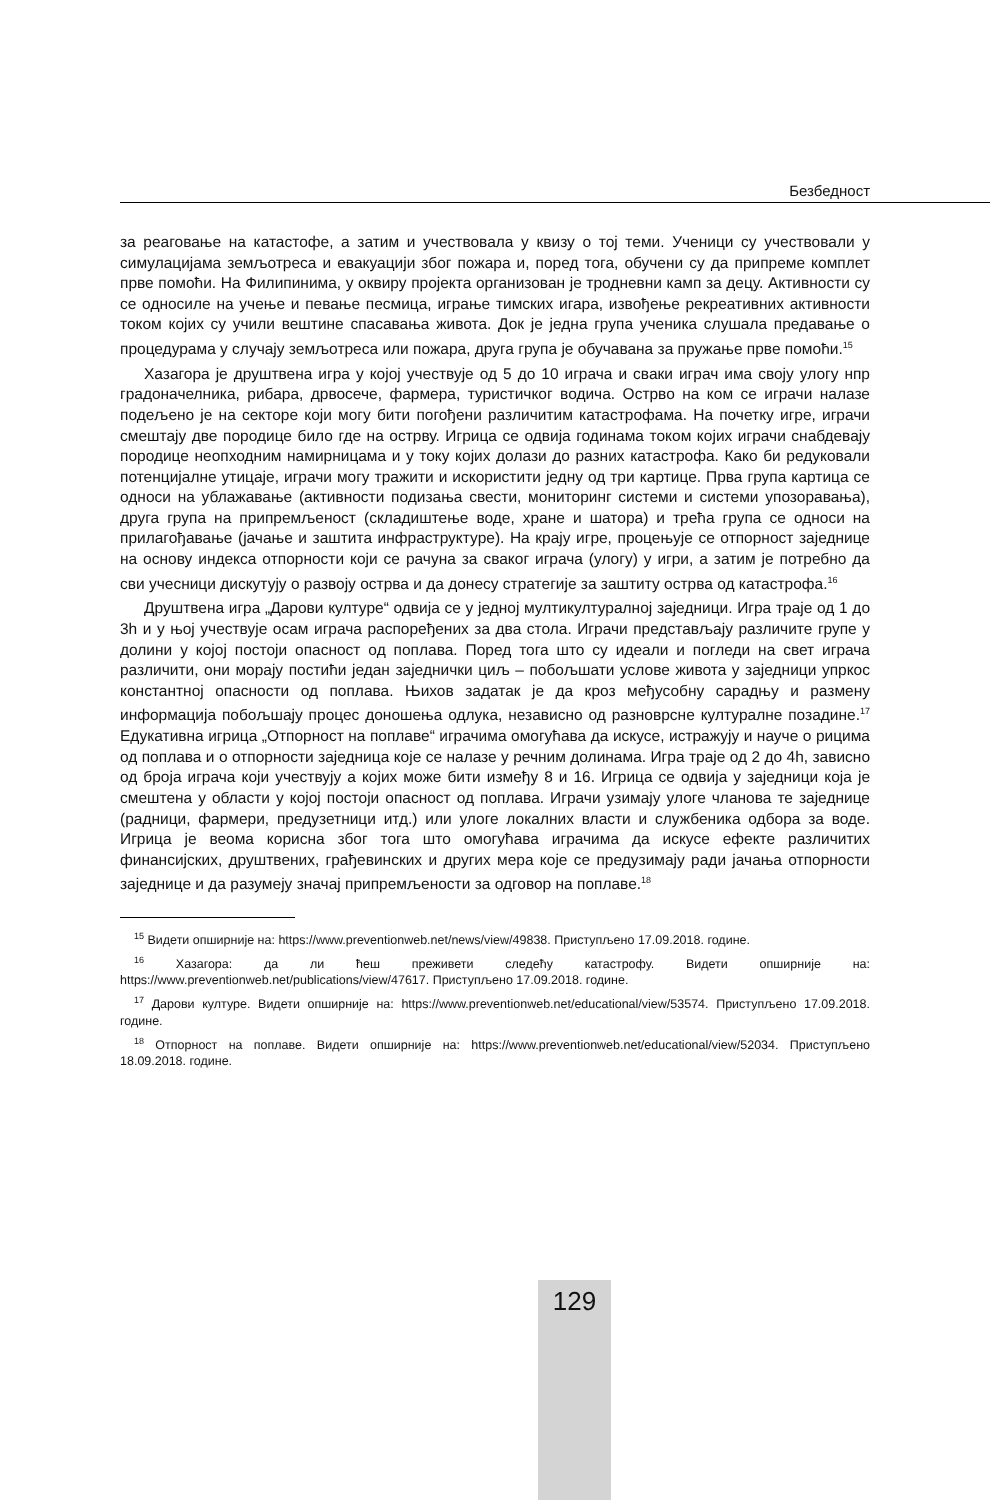Безбедност
за реаговање на катастофе, а затим и учествовала у квизу о тој теми. Ученици су учествовали у симулацијама земљотреса и евакуацији због пожара и, поред тога, обучени су да припреме комплет прве помоћи. На Филипинима, у оквиру пројекта организован је тродневни камп за децу. Активности су се односиле на учење и певање песмица, играње тимских игара, извођење рекреативних активности током којих су учили вештине спасавања живота. Док је једна група ученика слушала предавање о процедурама у случају земљотреса или пожара, друга група је обучавана за пружање прве помоћи.<sup>15</sup>
Хазагора је друштвена игра у којој учествује од 5 до 10 играча и сваки играч има своју улогу нпр градоначелника, рибара, дрвосече, фармера, туристичког водича. Острво на ком се играчи налазе подељено је на секторе који могу бити погођени различитим катастрофама. На почетку игре, играчи смештају две породице било где на острву. Игрица се одвија годинама током којих играчи снабдевају породице неопходним намирницама и у току којих долази до разних катастрофа. Како би редуковали потенцијалне утицаје, играчи могу тражити и искористити једну од три картице. Прва група картица се односи на ублажавање (активности подизања свести, мониторинг системи и системи упозоравања), друга група на припремљеност (складиштење воде, хране и шатора) и трећа група се односи на прилагођавање (јачање и заштита инфраструктуре). На крају игре, процењује се отпорност заједнице на основу индекса отпорности који се рачуна за сваког играча (улогу) у игри, а затим је потребно да сви учесници дискутују о развоју острва и да донесу стратегије за заштиту острва од катастрофа.<sup>16</sup>
Друштвена игра „Дарови културе“ одвија се у једној мултикултуралној заједници. Игра траје од 1 до 3h и у њој учествује осам играча распоређених за два стола. Играчи представљају различите групе у долини у којој постоји опасност од поплава. Поред тога што су идеали и погледи на свет играча различити, они морају постићи један заједнички циљ – побољшати услове живота у заједници упркос константној опасности од поплава. Њихов задатак је да кроз међусобну сарадњу и размену информација побољшају процес доношења одлука, независно од разноврсне културалне позадине.<sup>17</sup> Едукативна игрица „Отпорност на поплаве“ играчима омогућава да искусе, истражују и науче о рицима од поплава и о отпорности заједница које се налазе у речним долинама. Игра траје од 2 до 4h, зависно од броја играча који учествују а којих може бити између 8 и 16. Игрица се одвија у заједници која је смештена у области у којој постоји опасност од поплава. Играчи узимају улоге чланова те заједнице (радници, фармери, предузетници итд.) или улоге локалних власти и службеника одбора за воде. Игрица је веома корисна због тога што омогућава играчима да искусе ефекте различитих финансијских, друштвених, грађевинских и других мера које се предузимају ради јачања отпорности заједнице и да разумеју значај припремљености за одговор на поплаве.<sup>18</sup>
<sup>15</sup> Видети опширније на: https://www.preventionweb.net/news/view/49838. Приступљено 17.09.2018. године.
<sup>16</sup> Хазагора: да ли ћеш преживети следећу катастрофу. Видети опширније на: https://www.preventionweb.net/publications/view/47617. Приступљено 17.09.2018. године.
<sup>17</sup> Дарови културе. Видети опширније на: https://www.preventionweb.net/educational/view/53574. Приступљено 17.09.2018. године.
<sup>18</sup> Отпорност на поплаве. Видети опширније на: https://www.preventionweb.net/educational/view/52034. Приступљено 18.09.2018. године.
129